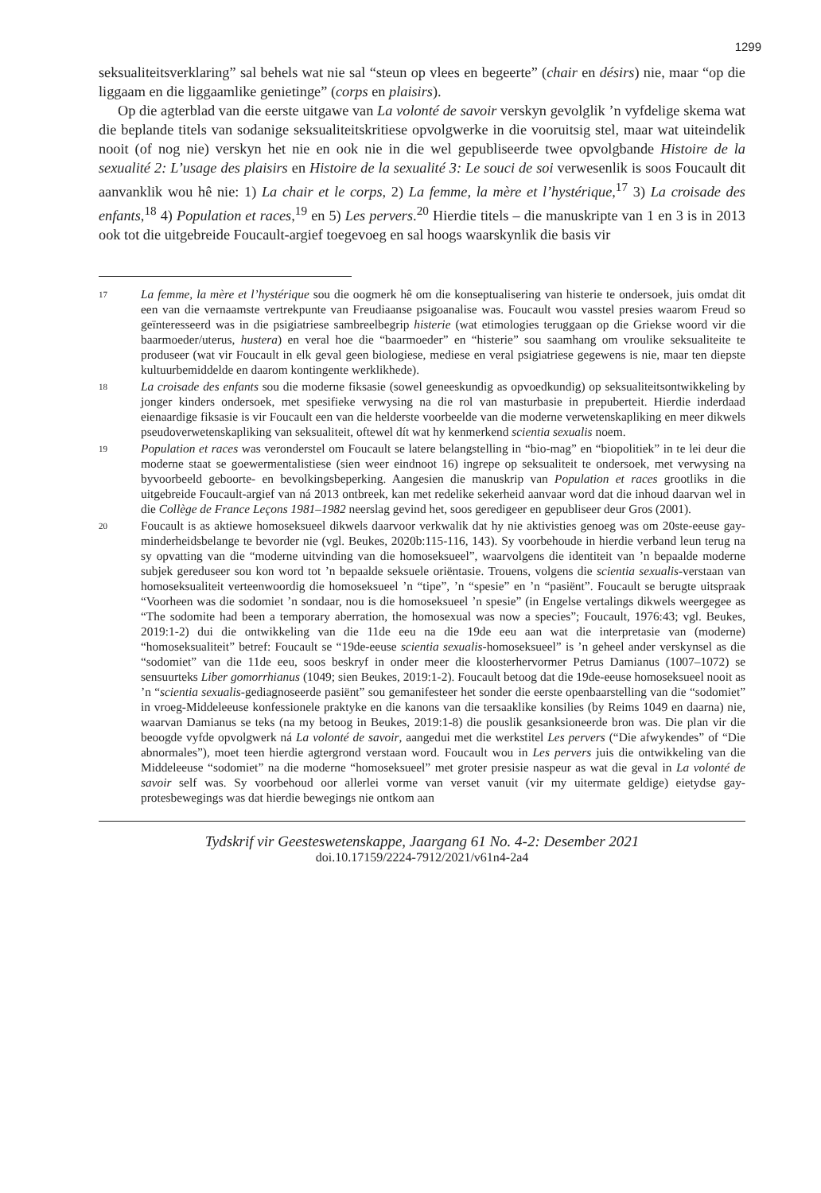1299
seksualiteitsverklaring” sal behels wat nie sal “steun op vlees en begeerte” (chair en désirs) nie, maar “op die liggaam en die liggaamlike genietinge” (corps en plaisirs).
Op die agterblad van die eerste uitgawe van La volonté de savoir verskyn gevolglik ’n vyfdelige skema wat die beplande titels van sodanige seksualiteitskritiese opvolgwerke in die vooruitsig stel, maar wat uiteindelik nooit (of nog nie) verskyn het nie en ook nie in die wel gepubliseerde twee opvolgbande Histoire de la sexualité 2: L’usage des plaisirs en Histoire de la sexualité 3: Le souci de soi verwesenlik is soos Foucault dit aanvanklik wou hê nie: 1) La chair et le corps, 2) La femme, la mère et l’hystérique,<sup>17</sup> 3) La croisade des enfants,<sup>18</sup> 4) Population et races,<sup>19</sup> en 5) Les pervers.<sup>20</sup> Hierdie titels – die manuskripte van 1 en 3 is in 2013 ook tot die uitgebreide Foucault-argief toegevoeg en sal hoogs waarskynlik die basis vir
17
La femme, la mère et l’hystérique sou die oogmerk hê om die konseptualisering van histerie te ondersoek, juis omdat dit een van die vernaamste vertrekpunte van Freudiaanse psigoanalise was. Foucault wou vasstel presies waarom Freud so geïnteresseerd was in die psigiatriese sambreelbegrip histerie (wat etimologies teruggaan op die Griekse woord vir die baarmoeder/uterus, hustera) en veral hoe die “baarmoeder” en “histerie” sou saamhang om vroulike seksualiteite te produseer (wat vir Foucault in elk geval geen biologiese, mediese en veral psigiatriese gegewens is nie, maar ten diepste kultuurbemiddelde en daarom kontingente werklikhede).
18
La croisade des enfants sou die moderne fiksasie (sowel geneeskundig as opvoedkundig) op seksualiteitsontwikkeling by jonger kinders ondersoek, met spesifieke verwysing na die rol van masturbasie in prepuberteit. Hierdie inderdaad eienaardige fiksasie is vir Foucault een van die helderste voorbeelde van die moderne verwetenskapliking en meer dikwels pseudoverwetenskapliking van seksualiteit, oftewel dít wat hy kenmerkend scientia sexualis noem.
19
Population et races was veronderstel om Foucault se latere belangstelling in “bio-mag” en “biopolitiek” in te lei deur die moderne staat se goewermentalistiese (sien weer eindnoot 16) ingrepe op seksualiteit te ondersoek, met verwysing na byvoorbeeld geboorte- en bevolkingsbeperking. Aangesien die manuskrip van Population et races grootliks in die uitgebreide Foucault-argief van ná 2013 ontbreek, kan met redelike sekerheid aanvaar word dat die inhoud daarvan wel in die Collège de France Leçons 1981–1982 neerslag gevind het, soos geredigeer en gepubliseer deur Gros (2001).
20
Foucault is as aktiewe homoseksueel dikwels daarvoor verkwalik dat hy nie aktivisties genoeg was om 20ste-eeuse gay-minderheidsbelange te bevorder nie (vgl. Beukes, 2020b:115-116, 143). Sy voorbehoude in hierdie verband leun terug na sy opvatting van die “moderne uitvinding van die homoseksueel”, waarvolgens die identiteit van ’n bepaalde moderne subjek gereduseer sou kon word tot ’n bepaalde seksuele oriëntasie. Trouens, volgens die scientia sexualis-verstaan van homoseksualiteit verteenwoordig die homoseksueel ’n “tipe”, ’n “spesie” en ’n “pasiënt”. Foucault se berugte uitspraak “Voorheen was die sodomiet ’n sondaar, nou is die homoseksueel ’n spesie” (in Engelse vertalings dikwels weergegee as “The sodomite had been a temporary aberration, the homosexual was now a species”; Foucault, 1976:43; vgl. Beukes, 2019:1-2) dui die ontwikkeling van die 11de eeu na die 19de eeu aan wat die interpretasie van (moderne) “homoseksualiteit” betref: Foucault se “19de-eeuse scientia sexualis-homoseksueel” is ’n geheel ander verskynsel as die “sodomiet” van die 11de eeu, soos beskryf in onder meer die kloosterhervormer Petrus Damianus (1007–1072) se sensuurteks Liber gomorrhianus (1049; sien Beukes, 2019:1-2). Foucault betoog dat die 19de-eeuse homoseksueel nooit as ’n “scientia sexualis-gediagnoseerde pasiënt” sou gemanifesteer het sonder die eerste openbaarstelling van die “sodomiet” in vroeg-Middeleeuse konfessionele praktyke en die kanons van die tersaaklike konsilies (by Reims 1049 en daarna) nie, waarvan Damianus se teks (na my betoog in Beukes, 2019:1-8) die pouslik gesanksioneerde bron was. Die plan vir die beoogde vyfde opvolgwerk ná La volonté de savoir, aangedui met die werkstitel Les pervers (“Die afwykendes” of “Die abnormales”), moet teen hierdie agtergrond verstaan word. Foucault wou in Les pervers juis die ontwikkeling van die Middeleeuse “sodomiet” na die moderne “homoseksueel” met groter presisie naspeur as wat die geval in La volonté de savoir self was. Sy voorbehoud oor allerlei vorme van verset vanuit (vir my uitermate geldige) eietydse gay-protesbewegings was dat hierdie bewegings nie ontkom aan
Tydskrif vir Geesteswetenskappe, Jaargang 61 No. 4-2: Desember 2021
doi.10.17159/2224-7912/2021/v61n4-2a4